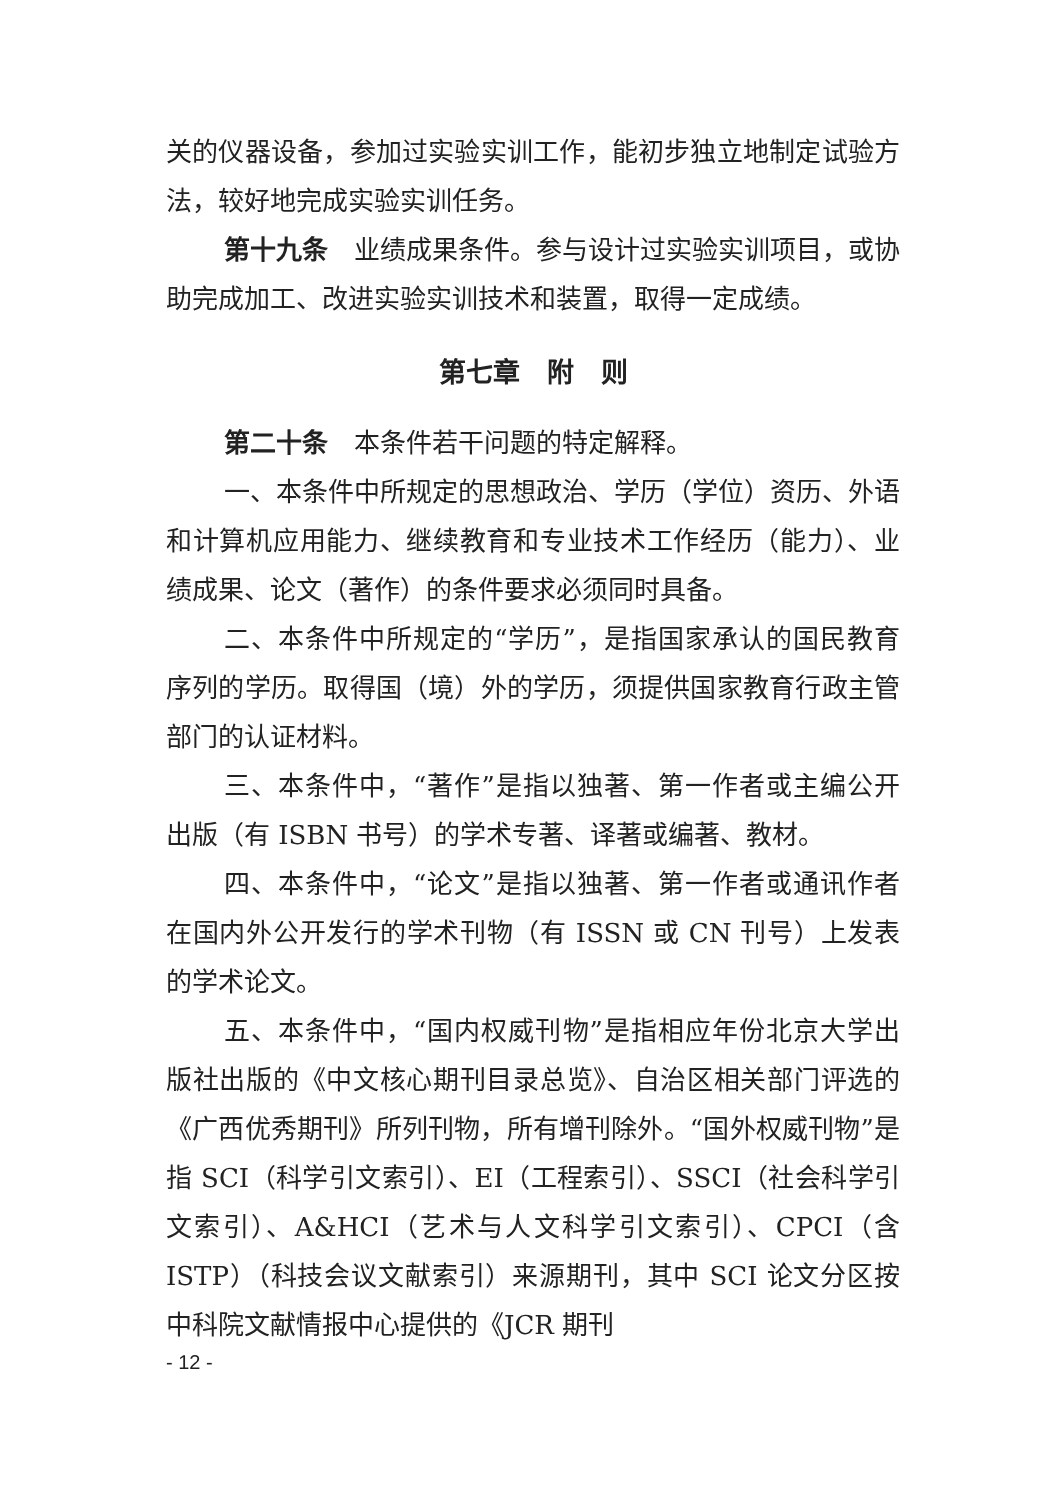关的仪器设备，参加过实验实训工作，能初步独立地制定试验方法，较好地完成实验实训任务。
第十九条　业绩成果条件。参与设计过实验实训项目，或协助完成加工、改进实验实训技术和装置，取得一定成绩。
第七章　附　则
第二十条　本条件若干问题的特定解释。
一、本条件中所规定的思想政治、学历（学位）资历、外语和计算机应用能力、继续教育和专业技术工作经历（能力）、业绩成果、论文（著作）的条件要求必须同时具备。
二、本条件中所规定的“学历”，是指国家承认的国民教育序列的学历。取得国（境）外的学历，须提供国家教育行政主管部门的认证材料。
三、本条件中，“著作”是指以独著、第一作者或主编公开出版（有 ISBN 书号）的学术专著、译著或编著、教材。
四、本条件中，“论文”是指以独著、第一作者或通讯作者在国内外公开发行的学术刊物（有 ISSN 或 CN 刊号）上发表的学术论文。
五、本条件中，“国内权威刊物”是指相应年份北京大学出版社出版的《中文核心期刊目录总览》、自治区相关部门评选的《广西优秀期刊》所列刊物，所有增刊除外。“国外权威刊物”是指 SCI（科学引文索引）、EI（工程索引）、SSCI（社会科学引文索引）、A&HCI（艺术与人文科学引文索引）、CPCI（含 ISTP）（科技会议文献索引）来源期刊，其中 SCI 论文分区按中科院文献情报中心提供的《JCR 期刊
- 12 -